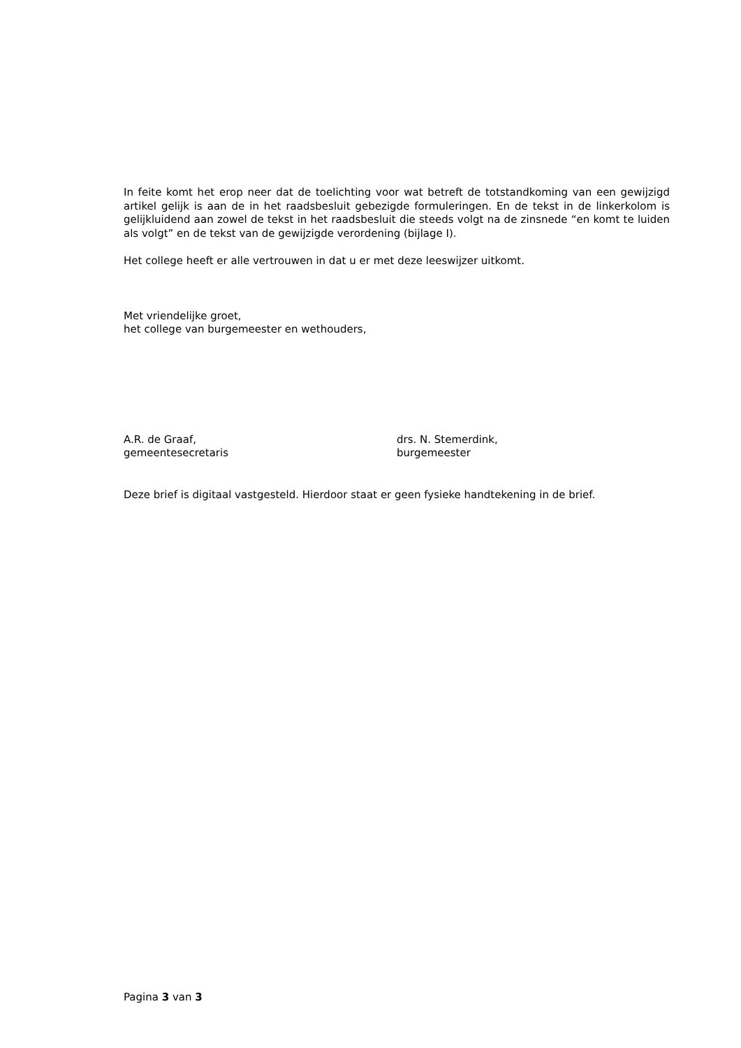In feite komt het erop neer dat de toelichting voor wat betreft de totstandkoming van een gewijzigd artikel gelijk is aan de in het raadsbesluit gebezigde formuleringen. En de tekst in de linkerkolom is gelijkluidend aan zowel de tekst in het raadsbesluit die steeds volgt na de zinsnede “en komt te luiden als volgt” en de tekst van de gewijzigde verordening (bijlage I).
Het college heeft er alle vertrouwen in dat u er met deze leeswijzer uitkomt.
Met vriendelijke groet,
het college van burgemeester en wethouders,
A.R. de Graaf,
gemeentesecretaris
drs. N. Stemerdink,
burgemeester
Deze brief is digitaal vastgesteld. Hierdoor staat er geen fysieke handtekening in de brief.
Pagina 3 van 3